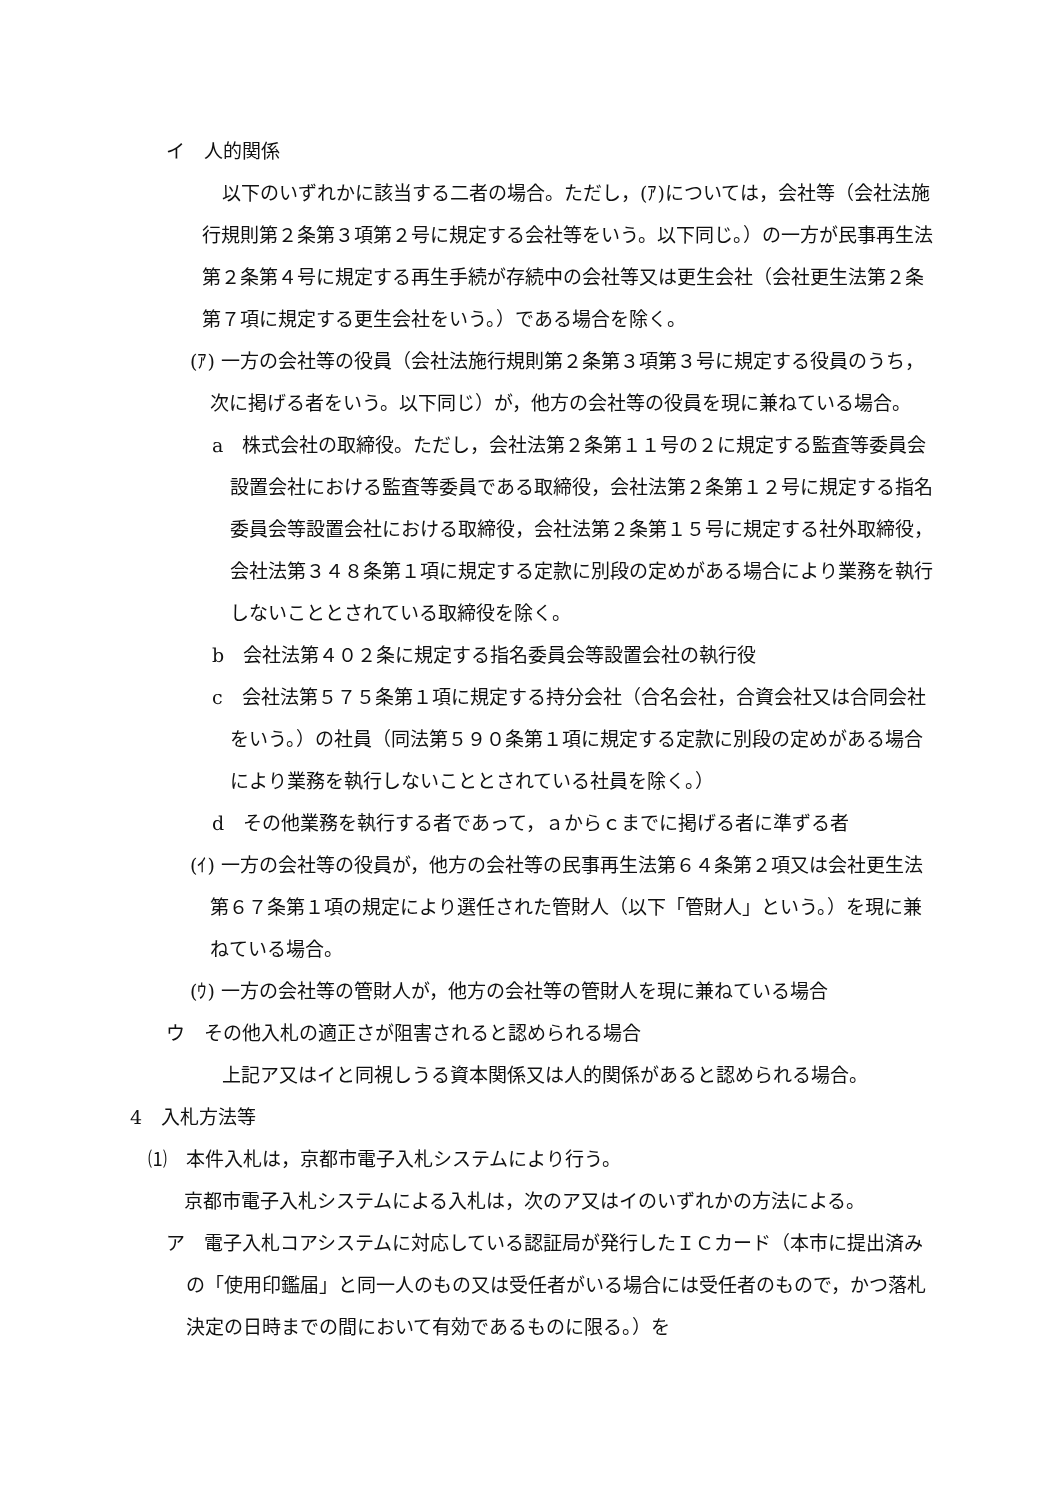イ　人的関係
以下のいずれかに該当する二者の場合。ただし，(ｱ)については，会社等（会社法施行規則第２条第３項第２号に規定する会社等をいう。以下同じ。）の一方が民事再生法第２条第４号に規定する再生手続が存続中の会社等又は更生会社（会社更生法第２条第７項に規定する更生会社をいう。）である場合を除く。
(ｱ) 一方の会社等の役員（会社法施行規則第２条第３項第３号に規定する役員のうち，次に掲げる者をいう。以下同じ）が，他方の会社等の役員を現に兼ねている場合。
a　株式会社の取締役。ただし，会社法第２条第１１号の２に規定する監査等委員会設置会社における監査等委員である取締役，会社法第２条第１２号に規定する指名委員会等設置会社における取締役，会社法第２条第１５号に規定する社外取締役，会社法第３４８条第１項に規定する定款に別段の定めがある場合により業務を執行しないこととされている取締役を除く。
b　会社法第４０２条に規定する指名委員会等設置会社の執行役
c　会社法第５７５条第１項に規定する持分会社（合名会社，合資会社又は合同会社をいう。）の社員（同法第５９０条第１項に規定する定款に別段の定めがある場合により業務を執行しないこととされている社員を除く。）
d　その他業務を執行する者であって，ａからｃまでに掲げる者に準ずる者
(ｲ) 一方の会社等の役員が，他方の会社等の民事再生法第６４条第２項又は会社更生法第６７条第１項の規定により選任された管財人（以下「管財人」という。）を現に兼ねている場合。
(ｳ) 一方の会社等の管財人が，他方の会社等の管財人を現に兼ねている場合
ウ　その他入札の適正さが阻害されると認められる場合
上記ア又はイと同視しうる資本関係又は人的関係があると認められる場合。
4　入札方法等
⑴　本件入札は，京都市電子入札システムにより行う。
京都市電子入札システムによる入札は，次のア又はイのいずれかの方法による。
ア　電子入札コアシステムに対応している認証局が発行したＩＣカード（本市に提出済みの「使用印鑑届」と同一人のもの又は受任者がいる場合には受任者のもので，かつ落札決定の日時までの間において有効であるものに限る。）を